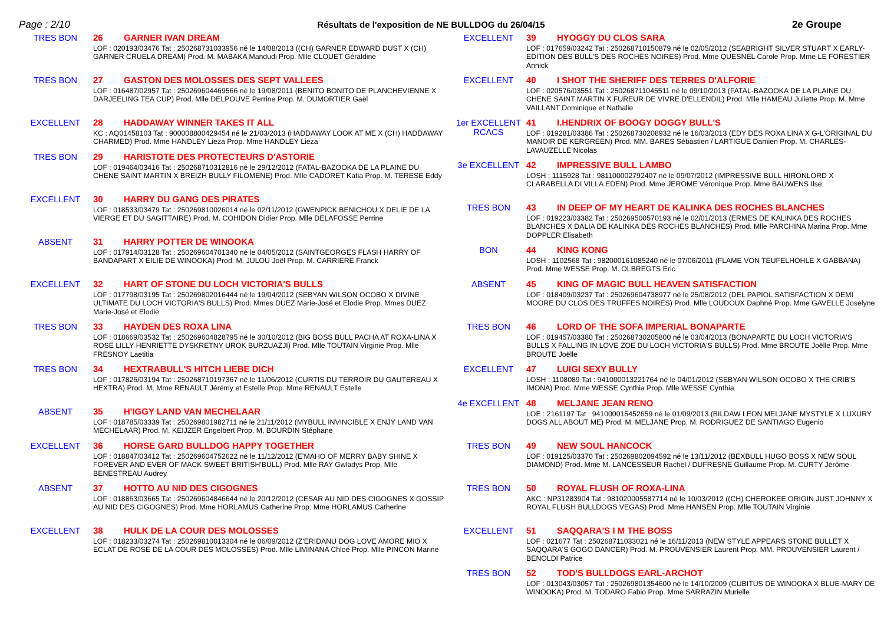Page : 2/10 Résultats de l'exposition de NE BULLDOG du 26/04/15 2e Groupe
TRES BON
26 GARNER IVAN DREAM
LOF : 020193/03476 Tat : 250268731033956 né le 14/08/2013 ((CH) GARNER EDWARD DUST X (CH) GARNER CRUELA DREAM) Prod. M. MABAKA Mandudi Prop. Mlle CLOUET Géraldine
TRES BON
27 GASTON DES MOLOSSES DES SEPT VALLEES
LOF : 016487/02957 Tat : 250269604469566 né le 19/08/2011 (BENITO BONITO DE PLANCHEVIENNE X DARJEELING TEA CUP) Prod. Mlle DELPOUVE Perrine Prop. M. DUMORTIER Gaël
EXCELLENT
28 HADDAWAY WINNER TAKES IT ALL
KC : AQ01458103 Tat : 900008800429454 né le 21/03/2013 (HADDAWAY LOOK AT ME X (CH) HADDAWAY CHARMED) Prod. Mme HANDLEY Lieza Prop. Mme HANDLEY Lieza
TRES BON
29 HARISTOTE DES PROTECTEURS D'ASTORIE
LOF : 019464/03416 Tat : 250268710312816 né le 29/12/2012 (FATAL-BAZOOKA DE LA PLAINE DU CHENE SAINT MARTIN X BREIZH BULLY FILOMENE) Prod. Mlle CADORET Katia Prop. M. TERESE Eddy
EXCELLENT
30 HARRY DU GANG DES PIRATES
LOF : 018533/03479 Tat : 250269810026014 né le 02/11/2012 (GWENPICK BENICHOU X DELIE DE LA VIERGE ET DU SAGITTAIRE) Prod. M. COHIDON Didier Prop. Mlle DELAFOSSE Perrine
ABSENT
31 HARRY POTTER DE WINOOKA
LOF : 017914/03128 Tat : 250269604701340 né le 04/05/2012 (SAINTGEORGES FLASH HARRY OF BANDAPART X EILIE DE WINOOKA) Prod. M. JULOU Joël Prop. M. CARRIERE Franck
EXCELLENT
32 HART OF STONE DU LOCH VICTORIA'S BULLS
LOF : 017798/03195 Tat : 250269802016444 né le 19/04/2012 (SEBYAN WILSON OCOBO X DIVINE ULTIMATE DU LOCH VICTORIA'S BULLS) Prod. Mmes DUEZ Marie-José et Elodie Prop. Mmes DUEZ Marie-José et Elodie
TRES BON
33 HAYDEN DES ROXA LINA
LOF : 018669/03532 Tat : 250269604828795 né le 30/10/2012 (BIG BOSS BULL PACHA AT ROXA-LINA X ROSE LILLY HENRIETTE DYSKRETNY UROK BURZUAZJI) Prod. Mlle TOUTAIN Virginie Prop. Mlle FRESNOY Laetitia
TRES BON
34 HEXTRABULL'S HITCH LIEBE DICH
LOF : 017826/03194 Tat : 250268710197367 né le 11/06/2012 (CURTIS DU TERROIR DU GAUTEREAU X HEXTRA) Prod. M. Mme RENAULT Jérémy et Estelle Prop. Mme RENAULT Estelle
ABSENT
35 H'IGGY LAND VAN MECHELAAR
LOF : 018785/03339 Tat : 250269801982711 né le 21/11/2012 (MYBULL INVINCIBLE X ENJY LAND VAN MECHELAAR) Prod. M. KEIJZER Engelbert Prop. M. BOURDIN Stéphane
EXCELLENT
36 HORSE GARD BULLDOG HAPPY TOGETHER
LOF : 018847/03412 Tat : 250269604752622 né le 11/12/2012 (E'MAHO OF MERRY BABY SHINE X FOREVER AND EVER OF MACK SWEET BRITISH'BULL) Prod. Mlle RAY Gwladys Prop. Mlle BENESTREAU Audrey
ABSENT
37 HOTTO AU NID DES CIGOGNES
LOF : 018863/03665 Tat : 250269604846644 né le 20/12/2012 (CESAR AU NID DES CIGOGNES X GOSSIP AU NID DES CIGOGNES) Prod. Mme HORLAMUS Catherine Prop. Mme HORLAMUS Catherine
EXCELLENT
38 HULK DE LA COUR DES MOLOSSES
LOF : 018233/03274 Tat : 250269810013304 né le 06/09/2012 (Z'ERIDANU DOG LOVE AMORE MIO X ECLAT DE ROSE DE LA COUR DES MOLOSSES) Prod. Mlle LIMINANA Chloé Prop. Mlle PINCON Marine
EXCELLENT
39 HYOGGY DU CLOS SARA
LOF : 017659/03242 Tat : 250268710150879 né le 02/05/2012 (SEABRIGHT SILVER STUART X EARLY-EDITION DES BULL'S DES ROCHES NOIRES) Prod. Mme QUESNEL Carole Prop. Mme LE FORESTIER Annick
EXCELLENT
40 I SHOT THE SHERIFF DES TERRES D'ALFORIE
LOF : 020576/03551 Tat : 250268711045511 né le 09/10/2013 (FATAL-BAZOOKA DE LA PLAINE DU CHENE SAINT MARTIN X FUREUR DE VIVRE D'ELLENDIL) Prod. Mlle HAMEAU Juliette Prop. M. Mme VAILLANT Dominique et Nathalie
1er EXCELLENT
RCACS
41 I.HENDRIX OF BOOGY DOGGY BULL'S
LOF : 019281/03386 Tat : 250268730208932 né le 16/03/2013 (EDY DES ROXA LINA X G-L'ORIGINAL DU MANOIR DE KERGREEN) Prod. MM. BARES Sébastien / LARTIGUE Damien Prop. M. CHARLES-LAVAUZELLE Nicolas
3e EXCELLENT
42 IMPRESSIVE BULL LAMBO
LOSH : 1115928 Tat : 981100002792407 né le 09/07/2012 (IMPRESSIVE BULL HIRONLORD X CLARABELLA DI VILLA EDEN) Prod. Mme JEROME Véronique Prop. Mme BAUWENS Ilse
TRES BON
43 IN DEEP OF MY HEART DE KALINKA DES ROCHES BLANCHES
LOF : 019223/03382 Tat : 250269500570193 né le 02/01/2013 (ERMES DE KALINKA DES ROCHES BLANCHES X DALIA DE KALINKA DES ROCHES BLANCHES) Prod. Mlle PARCHINA Marina Prop. Mme DOPPLER Elisabeth
BON
44 KING KONG
LOSH : 1102568 Tat : 982000161085240 né le 07/06/2011 (FLAME VON TEUFELHOHLE X GABBANA) Prod. Mme WESSE Prop. M. OLBREGTS Eric
ABSENT
45 KING OF MAGIC BULL HEAVEN SATISFACTION
LOF : 018409/03237 Tat : 250269604738977 né le 25/08/2012 (DEL PAPIOL SATISFACTION X DEMI MOORE DU CLOS DES TRUFFES NOIRES) Prod. Mlle LOUDOUX Daphné Prop. Mme GAVELLE Joselyne
TRES BON
46 LORD OF THE SOFA IMPERIAL BONAPARTE
LOF : 019457/03380 Tat : 250268730205800 né le 03/04/2013 (BONAPARTE DU LOCH VICTORIA'S BULLS X FALLING IN LOVE ZOE DU LOCH VICTORIA'S BULLS) Prod. Mme BROUTE Joëlle Prop. Mme BROUTE Joëlle
EXCELLENT
47 LUIGI SEXY BULLY
LOSH : 1108089 Tat : 941000013221764 né le 04/01/2012 (SEBYAN WILSON OCOBO X THE CRIB'S IMONA) Prod. Mme WESSE Cynthia Prop. Mlle WESSE Cynthia
4e EXCELLENT
48 MELJANE JEAN RENO
LOE : 2161197 Tat : 941000015452659 né le 01/09/2013 (BILDAW LEON MELJANE MYSTYLE X LUXURY DOGS ALL ABOUT ME) Prod. M. MELJANE Prop. M. RODRIGUEZ DE SANTIAGO Eugenio
TRES BON
49 NEW SOUL HANCOCK
LOF : 019125/03370 Tat : 250269802094592 né le 13/11/2012 (BEXBULL HUGO BOSS X NEW SOUL DIAMOND) Prod. Mme M. LANCESSEUR Rachel / DUFRESNE Guillaume Prop. M. CURTY Jérôme
TRES BON
50 ROYAL FLUSH OF ROXA-LINA
AKC : NP31283904 Tat : 981020005587714 né le 10/03/2012 ((CH) CHEROKEE ORIGIN JUST JOHNNY X ROYAL FLUSH BULLDOGS VEGAS) Prod. Mme HANSEN Prop. Mlle TOUTAIN Virginie
EXCELLENT
51 SAQQARA'S I M THE BOSS
LOF : 021677 Tat : 250268711033021 né le 16/11/2013 (NEW STYLE APPEARS STONE BULLET X SAQQARA'S GOGO DANCER) Prod. M. PROUVENSIER Laurent Prop. MM. PROUVENSIER Laurent / BENOLDI Patrice
TRES BON
52 TOD'S BULLDOGS EARL-ARCHOT
LOF : 013043/03057 Tat : 250269801354600 né le 14/10/2009 (CUBITUS DE WINOOKA X BLUE-MARY DE WINOOKA) Prod. M. TODARO Fabio Prop. Mme SARRAZIN Murielle